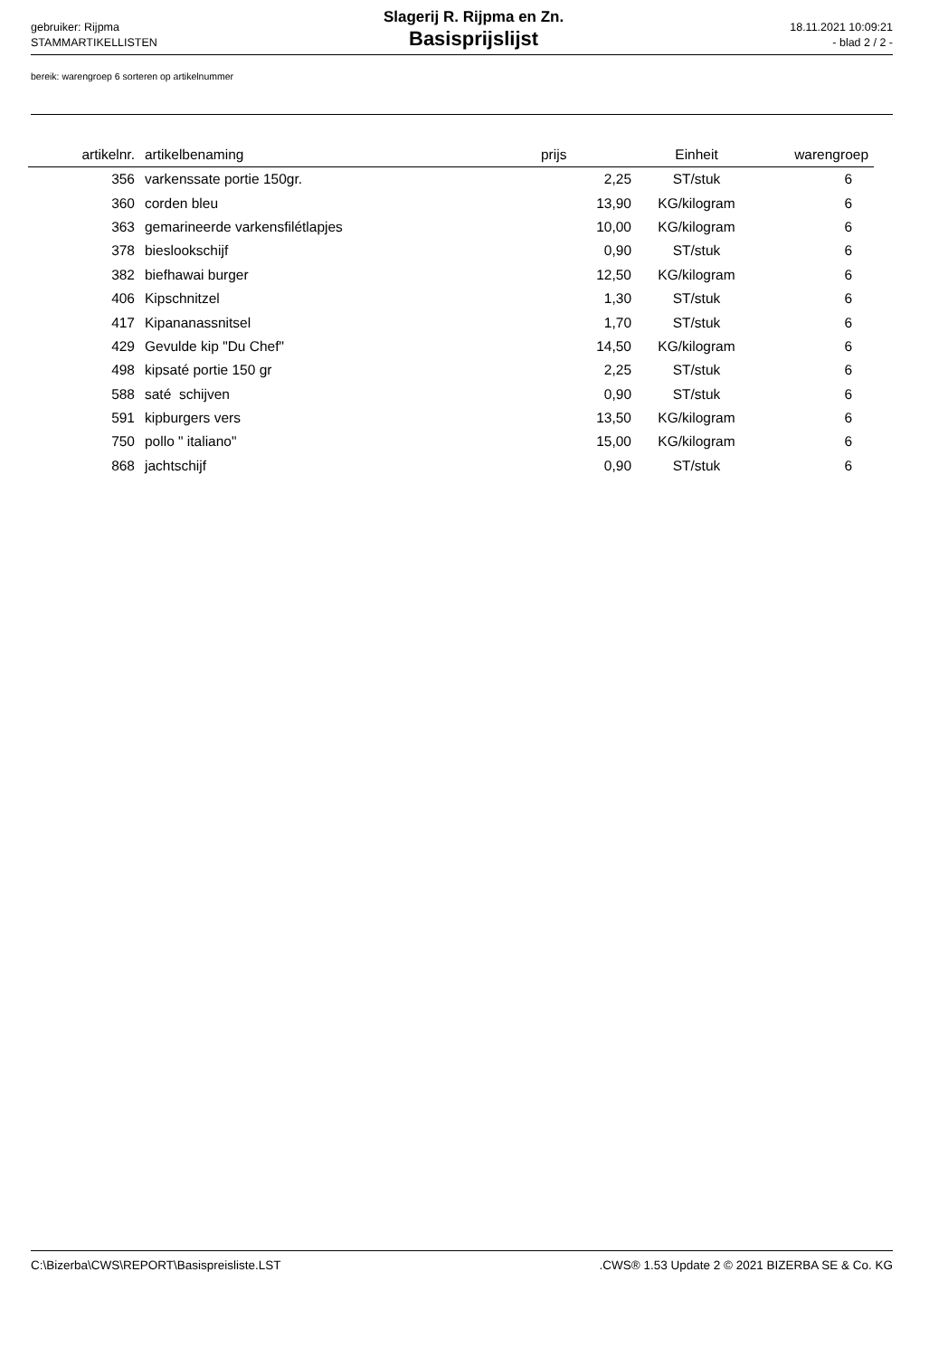gebruiker: Rijpma
STAMMARTIKELLISTEN
Slagerij R. Rijpma en Zn.
Basisprijslijst
18.11.2021 10:09:21
- blad 2 / 2 -
bereik: warengroep 6 sorteren op artikelnummer
| artikelnr. | artikelbenaming | prijs | Einheit | warengroep |
| --- | --- | --- | --- | --- |
| 356 | varkenssate portie 150gr. | 2,25 | ST/stuk | 6 |
| 360 | corden bleu | 13,90 | KG/kilogram | 6 |
| 363 | gemarineerde varkensfilétlapjes | 10,00 | KG/kilogram | 6 |
| 378 | bieslookschijf | 0,90 | ST/stuk | 6 |
| 382 | biefhawai burger | 12,50 | KG/kilogram | 6 |
| 406 | Kipschnitzel | 1,30 | ST/stuk | 6 |
| 417 | Kipananassnitsel | 1,70 | ST/stuk | 6 |
| 429 | Gevulde kip "Du Chef" | 14,50 | KG/kilogram | 6 |
| 498 | kipsaté portie 150 gr | 2,25 | ST/stuk | 6 |
| 588 | saté schijven | 0,90 | ST/stuk | 6 |
| 591 | kipburgers vers | 13,50 | KG/kilogram | 6 |
| 750 | pollo " italiano" | 15,00 | KG/kilogram | 6 |
| 868 | jachtschijf | 0,90 | ST/stuk | 6 |
C:\Bizerba\CWS\REPORT\Basispreisliste.LST .CWS® 1.53 Update 2 © 2021 BIZERBA SE & Co. KG